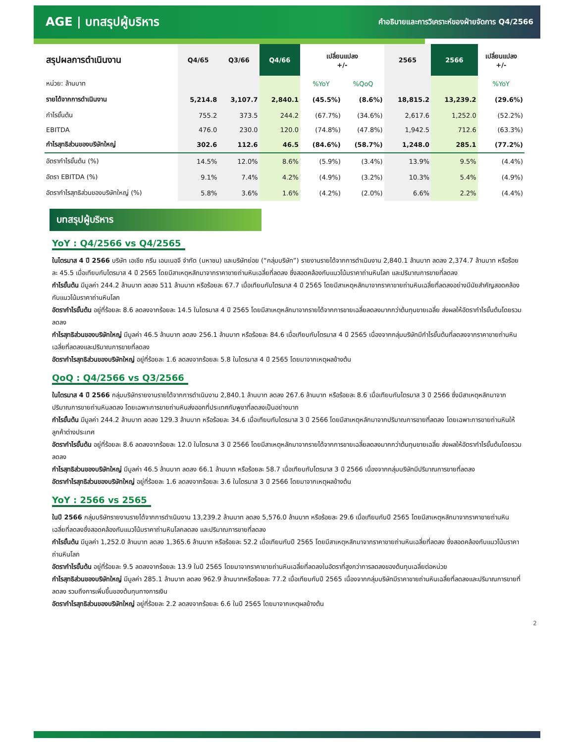AGE | บทสรุปผู้บริหาร คำอธิบายและการวิเคราะห์ของฝ่ายจัดการ Q4/2566
| สรุปผลการดำเนินงาน | Q4/65 | Q3/66 | Q4/66 | เปลี่ยนแปลง +/- | | 2565 | 2566 | เปลี่ยนแปลง +/- |
| --- | --- | --- | --- | --- | --- | --- | --- | --- |
| หน่วย: ล้านบาท | | | | %YoY | %QoQ | | | %YoY |
| รายได้จากการดำเนินงาน | 5,214.8 | 3,107.7 | 2,840.1 | (45.5%) | (8.6%) | 18,815.2 | 13,239.2 | (29.6%) |
| กำไรขั้นต้น | 755.2 | 373.5 | 244.2 | (67.7%) | (34.6%) | 2,617.6 | 1,252.0 | (52.2%) |
| EBITDA | 476.0 | 230.0 | 120.0 | (74.8%) | (47.8%) | 1,942.5 | 712.6 | (63.3%) |
| กำไรสุทธิส่วนของบริษัทใหญ่ | 302.6 | 112.6 | 46.5 | (84.6%) | (58.7%) | 1,248.0 | 285.1 | (77.2%) |
| อัตรากำไรขั้นต้น (%) | 14.5% | 12.0% | 8.6% | (5.9%) | (3.4%) | 13.9% | 9.5% | (4.4%) |
| อัตรา EBITDA (%) | 9.1% | 7.4% | 4.2% | (4.9%) | (3.2%) | 10.3% | 5.4% | (4.9%) |
| อัตรากำไรสุทธิส่วนของบริษัทใหญ่ (%) | 5.8% | 3.6% | 1.6% | (4.2%) | (2.0%) | 6.6% | 2.2% | (4.4%) |
บทสรุปผู้บริหาร
YoY : Q4/2566 vs Q4/2565
ในไตรมาส 4 ปี 2566 บริษัท เอเชีย กรีน เอนเนอจี จำกัด (มหาชน) และบริษัทย่อย (“กลุ่มบริษัท”) รายงานรายได้จากการดำเนินงาน 2,840.1 ล้านบาท ลดลง 2,374.7 ล้านบาท หรือร้อยละ 45.5 เมื่อเทียบกับไตรมาส 4 ปี 2565 โดยมีสาเหตุหลักมาจากราคาขายถ่านหินเฉลี่ยที่ลดลง ซึ่งสอดคล้องกับแนวโน้มราคาถ่านหินโลก และปริมาณการขายที่ลดลง
กำไรขั้นต้น มีมูลค่า 244.2 ล้านบาท ลดลง 511 ล้านบาท หรือร้อยละ 67.7 เมื่อเทียบกับไตรมาส 4 ปี 2565 โดยมีสาเหตุหลักมาจากราคาขายถ่านหินเฉลี่ยที่ลดลงอย่างมีนัยสำคัญสอดคล้องกับแนวโน้มราคาถ่านหินโลก
อัตรากำไรขั้นต้น อยู่ที่ร้อยละ 8.6 ลดลงจากร้อยละ 14.5 ในไตรมาส 4 ปี 2565 โดยมีสาเหตุหลักมาจากรายได้จากการขายเฉลี่ยลดลงมากกว่าต้นทุนขายเฉลี่ย ส่งผลให้อัตรากำไรขั้นต้นโดยรวมลดลง
กำไรสุทธิส่วนของบริษัทใหญ่ มีมูลค่า 46.5 ล้านบาท ลดลง 256.1 ล้านบาท หรือร้อยละ 84.6 เมื่อเทียบกับไตรมาส 4 ปี 2565 เนื่องจากกลุ่มบริษัทมีกำไรขั้นต้นที่ลดลงจากราคาขายถ่านหินเฉลี่ยที่ลดลงและปริมาณการขายที่ลดลง
อัตรากำไรสุทธิส่วนของบริษัทใหญ่ อยู่ที่ร้อยละ 1.6 ลดลงจากร้อยละ 5.8 ในไตรมาส 4 ปี 2565 โดยมาจากเหตุผลข้างต้น
QoQ : Q4/2566 vs Q3/2566
ในไตรมาส 4 ปี 2566 กลุ่มบริษัทรายงานรายได้จากการดำเนินงาน 2,840.1 ล้านบาท ลดลง 267.6 ล้านบาท หรือร้อยละ 8.6 เมื่อเทียบกับไตรมาส 3 ปี 2566 ซึ่งมีสาเหตุหลักมาจากปริมาณการขายถ่านหินลดลง โดยเฉพาะการขายถ่านหินส่งออกที่ประเทศกัมพูชาที่ลดลงเป็นอย่างมาก
กำไรขั้นต้น มีมูลค่า 244.2 ล้านบาท ลดลง 129.3 ล้านบาท หรือร้อยละ 34.6 เมื่อเทียบกับไตรมาส 3 ปี 2566 โดยมีสาเหตุหลักมาจากปริมาณการขายที่ลดลง โดยเฉพาะการขายถ่านหินให้ลูกค้าต่างประเทศ
อัตรากำไรขั้นต้น อยู่ที่ร้อยละ 8.6 ลดลงจากร้อยละ 12.0 ในไตรมาส 3 ปี 2566 โดยมีสาเหตุหลักมาจากรายได้จากการขายเฉลี่ยลดลงมากกว่าต้นทุนขายเฉลี่ย ส่งผลให้อัตรากำไรขั้นต้นโดยรวมลดลง
กำไรสุทธิส่วนของบริษัทใหญ่ มีมูลค่า 46.5 ล้านบาท ลดลง 66.1 ล้านบาท หรือร้อยละ 58.7 เมื่อเทียบกับไตรมาส 3 ปี 2566 เนื่องจากกลุ่มบริษัทมีปริมาณการขายที่ลดลง
อัตรากำไรสุทธิส่วนของบริษัทใหญ่ อยู่ที่ร้อยละ 1.6 ลดลงจากร้อยละ 3.6 ในไตรมาส 3 ปี 2566 โดยมาจากเหตุผลข้างต้น
YoY : 2566 vs 2565
ในปี 2566 กลุ่มบริษัทรายงานรายได้จากการดำเนินงาน 13,239.2 ล้านบาท ลดลง 5,576.0 ล้านบาท หรือร้อยละ 29.6 เมื่อเทียบกับปี 2565 โดยมีสาเหตุหลักมาจากราคาขายถ่านหินเฉลี่ยที่ลดลงซึ่งสอดคล้องกับแนวโน้มราคาถ่านหินโลกลดลง และปริมาณการขายที่ลดลง
กำไรขั้นต้น มีมูลค่า 1,252.0 ล้านบาท ลดลง 1,365.6 ล้านบาท หรือร้อยละ 52.2 เมื่อเทียบกับปี 2565 โดยมีสาเหตุหลักมาจากราคาขายถ่านหินเฉลี่ยที่ลดลง ซึ่งสอดคล้องกับแนวโน้มราคาถ่านหินโลก
อัตรากำไรขั้นต้น อยู่ที่ร้อยละ 9.5 ลดลงจากร้อยละ 13.9 ในปี 2565 โดยมาจากราคาขายถ่านหินเฉลี่ยที่ลดลงในอัตราที่สูงกว่าการลดลงของต้นทุนเฉลี่ยต่อหน่วย
กำไรสุทธิส่วนของบริษัทใหญ่ มีมูลค่า 285.1 ล้านบาท ลดลง 962.9 ล้านบาทหรือร้อยละ 77.2 เมื่อเทียบกับปี 2565 เนื่องจากกลุ่มบริษัทมีราคาขายถ่านหินเฉลี่ยที่ลดลงและปริมาณการขายที่ลดลง รวมถึงการเพิ่มขึ้นของต้นทุนทางการเงิน
อัตรากำไรสุทธิส่วนของบริษัทใหญ่ อยู่ที่ร้อยละ 2.2 ลดลงจากร้อยละ 6.6 ในปี 2565 โดยมาจากเหตุผลข้างต้น
2